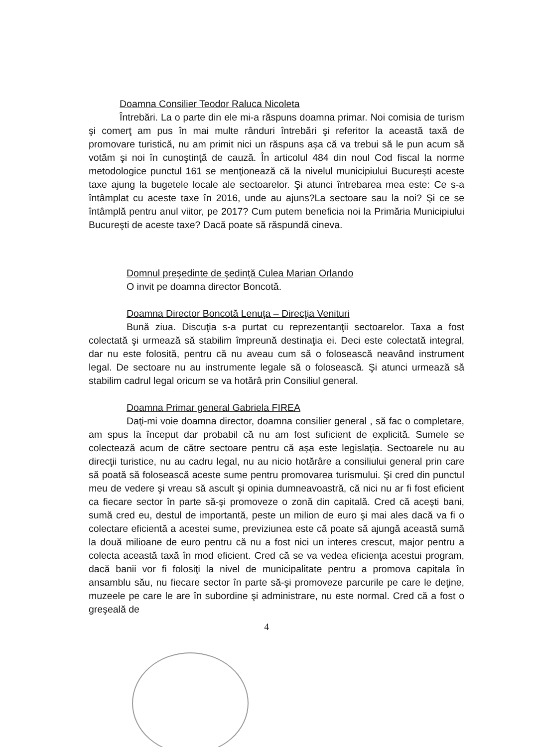Doamna Consilier Teodor Raluca Nicoleta
Întrebări. La o parte din ele mi-a răspuns doamna primar. Noi comisia de turism şi comerţ am pus în mai multe rânduri întrebări şi referitor la această taxă de promovare turistică, nu am primit nici un răspuns aşa că va trebui să le pun acum să votăm şi noi în cunoştinţă de cauză. În articolul 484 din noul Cod fiscal la norme metodologice punctul 161 se menţionează că la nivelul municipiului Bucureşti aceste taxe ajung la bugetele locale ale sectoarelor. Şi atunci întrebarea mea este: Ce s-a întâmplat cu aceste taxe în 2016, unde au ajuns?La sectoare sau la noi? Şi ce se întâmplă pentru anul viitor, pe 2017? Cum putem beneficia noi la Primăria Municipiului Bucureşti de aceste taxe? Dacă poate să răspundă cineva.
Domnul preşedinte de şedinţă Culea Marian Orlando
O invit pe doamna director Boncotă.
Doamna Director Boncotă Lenuţa – Direcţia Venituri
Bună ziua. Discuţia s-a purtat cu reprezentanţii sectoarelor. Taxa a fost colectată şi urmează să stabilim împreună destinaţia ei. Deci este colectată integral, dar nu este folosită, pentru că nu aveau cum să o folosească neavând instrument legal. De sectoare nu au instrumente legale să o folosească. Şi atunci urmează să stabilim cadrul legal oricum se va hotărâ prin Consiliul general.
Doamna Primar general Gabriela FIREA
Daţi-mi voie doamna director, doamna consilier general , să fac o completare, am spus la început dar probabil că nu am fost suficient de explicită. Sumele se colectează acum de către sectoare pentru că aşa este legislaţia. Sectoarele nu au direcţii turistice, nu au cadru legal, nu au nicio hotărâre a consiliului general prin care să poată să folosească aceste sume pentru promovarea turismului. Şi cred din punctul meu de vedere şi vreau să ascult şi opinia dumneavoastră, că nici nu ar fi fost eficient ca fiecare sector în parte să-şi promoveze o zonă din capitală. Cred că aceşti bani, sumă cred eu, destul de importantă, peste un milion de euro şi mai ales dacă va fi o colectare eficientă a acestei sume, previziunea este că poate să ajungă această sumă la două milioane de euro pentru că nu a fost nici un interes crescut, major pentru a colecta această taxă în mod eficient. Cred că se va vedea eficienţa acestui program, dacă banii vor fi folosiţi la nivel de municipalitate pentru a promova capitala în ansamblu său, nu fiecare sector în parte să-şi promoveze parcurile pe care le deţine, muzeele pe care le are în subordine şi administrare, nu este normal. Cred că a fost o greşeală de
4